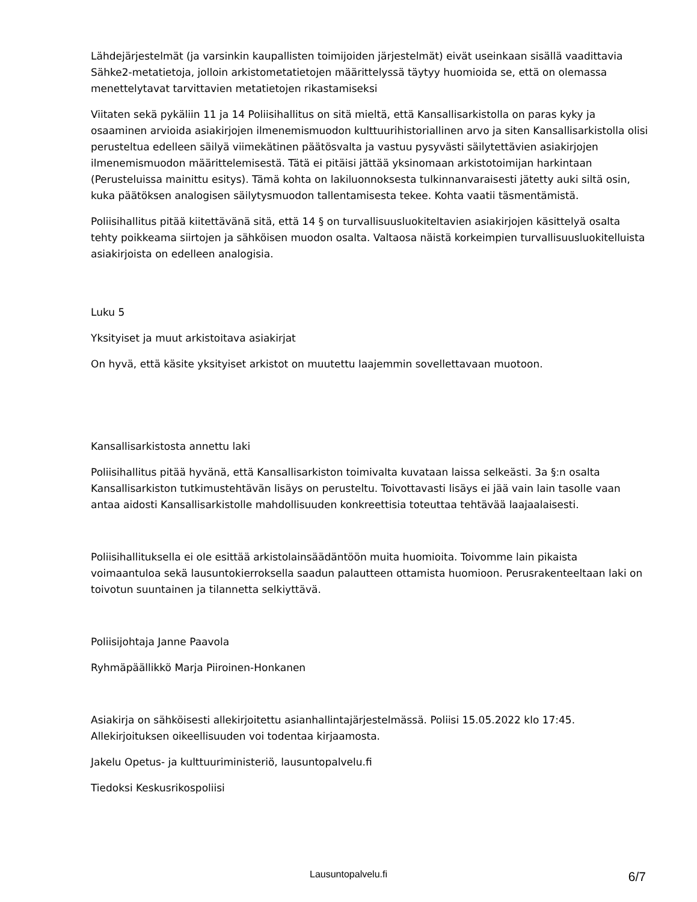Lähdejärjestelmät (ja varsinkin kaupallisten toimijoiden järjestelmät) eivät useinkaan sisällä vaadittavia Sähke2-metatietoja, jolloin arkistometatietojen määrittelyssä täytyy huomioida se, että on olemassa menettelytavat tarvittavien metatietojen rikastamiseksi
Viitaten sekä pykäliin 11 ja 14 Poliisihallitus on sitä mieltä, että Kansallisarkistolla on paras kyky ja osaaminen arvioida asiakirjojen ilmenemismuodon kulttuurihistoriallinen arvo ja siten Kansallisarkistolla olisi perusteltua edelleen säilyä viimekätinen päätösvalta ja vastuu pysyvästi säilytettävien asiakirjojen ilmenemismuodon määrittelemisestä. Tätä ei pitäisi jättää yksinomaan arkistotoimijan harkintaan (Perusteluissa mainittu esitys). Tämä kohta on lakiluonnoksesta tulkinnanvaraisesti jätetty auki siltä osin, kuka päätöksen analogisen säilytysmuodon tallentamisesta tekee. Kohta vaatii täsmentämistä.
Poliisihallitus pitää kiitettävänä sitä, että 14 § on turvallisuusluokiteltavien asiakirjojen käsittelyä osalta tehty poikkeama siirtojen ja sähköisen muodon osalta. Valtaosa näistä korkeimpien turvallisuusluokitelluista asiakirjoista on edelleen analogisia.
Luku 5
Yksityiset ja muut arkistoitava asiakirjat
On hyvä, että käsite yksityiset arkistot on muutettu laajemmin sovellettavaan muotoon.
Kansallisarkistosta annettu laki
Poliisihallitus pitää hyvänä, että Kansallisarkiston toimivalta kuvataan laissa selkeästi. 3a §:n osalta Kansallisarkiston tutkimustehtävän lisäys on perusteltu. Toivottavasti lisäys ei jää vain lain tasolle vaan antaa aidosti Kansallisarkistolle mahdollisuuden konkreettisia toteuttaa tehtävää laajaalaisesti.
Poliisihallituksella ei ole esittää arkistolainsäädäntöön muita huomioita. Toivomme lain pikaista voimaantuloa sekä lausuntokierroksella saadun palautteen ottamista huomioon. Perusrakenteeltaan laki on toivotun suuntainen ja tilannetta selkiyttävä.
Poliisijohtaja Janne Paavola
Ryhmäpäällikkö Marja Piiroinen-Honkanen
Asiakirja on sähköisesti allekirjoitettu asianhallintajärjestelmässä. Poliisi 15.05.2022 klo 17:45. Allekirjoituksen oikeellisuuden voi todentaa kirjaamosta.
Jakelu Opetus- ja kulttuuriministeriö, lausuntopalvelu.fi
Tiedoksi Keskusrikospoliisi
Lausuntopalvelu.fi
6/7